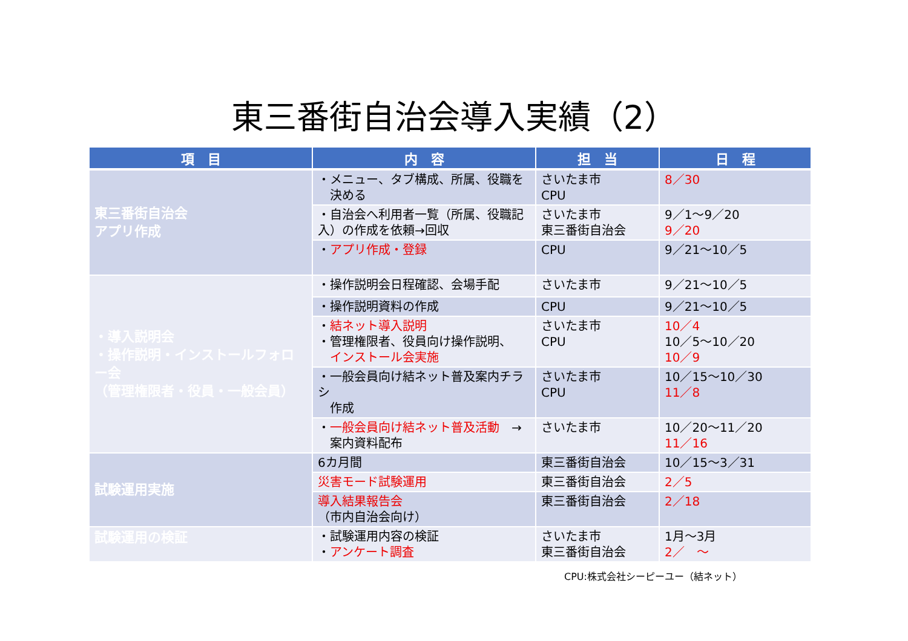東三番街自治会導入実績（2）
| 項 目 | 内 容 | 担 当 | 日 程 |
| --- | --- | --- | --- |
| 東三番街自治会 アプリ作成 | ・メニュー、タブ構成、所属、役職を 決める | さいたま市 CPU | 8／30 |
| | ・自治会へ利用者一覧（所属、役職記入）の作成を依頼→回収 | さいたま市 東三番街自治会 | 9／1～9／20 9／20 |
| | ・ アプリ作成・登録 | CPU | 9／21～10／5 |
| ・導入説明会 ・操作説明・インストールフォロー会 （管理権限者・役員・一般会員） | ・操作説明会日程確認、会場手配 | さいたま市 | 9／21～10／5 |
| | ・操作説明資料の作成 | CPU | 9／21～10／5 |
| | ・ 結ネット導入説明 ・管理権限者、役員向け操作説明、 インストール会実施 | さいたま市 CPU | 10／4 10／5～10／20 10／9 |
| | ・一般会員向け結ネット普及案内チラシ 作成 | さいたま市 CPU | 10／15～10／30 11／8 |
| | ・ 一般会員向け結ネット普及活動 → 案内資料配布 | さいたま市 | 10／20～11／20 11／16 |
| 試験運用実施 | 6カ月間 | 東三番街自治会 | 10／15～3／31 |
| | 災害モード試験運用 | 東三番街自治会 | 2／5 |
| | 導入結果報告会 （市内自治会向け） | 東三番街自治会 | 2／18 |
| 試験運用の検証 | ・試験運用内容の検証 ・ アンケート調査 | さいたま市 東三番街自治会 | 1月～3月 2／ ～ |
CPU:株式会社シーピーユー（結ネット）